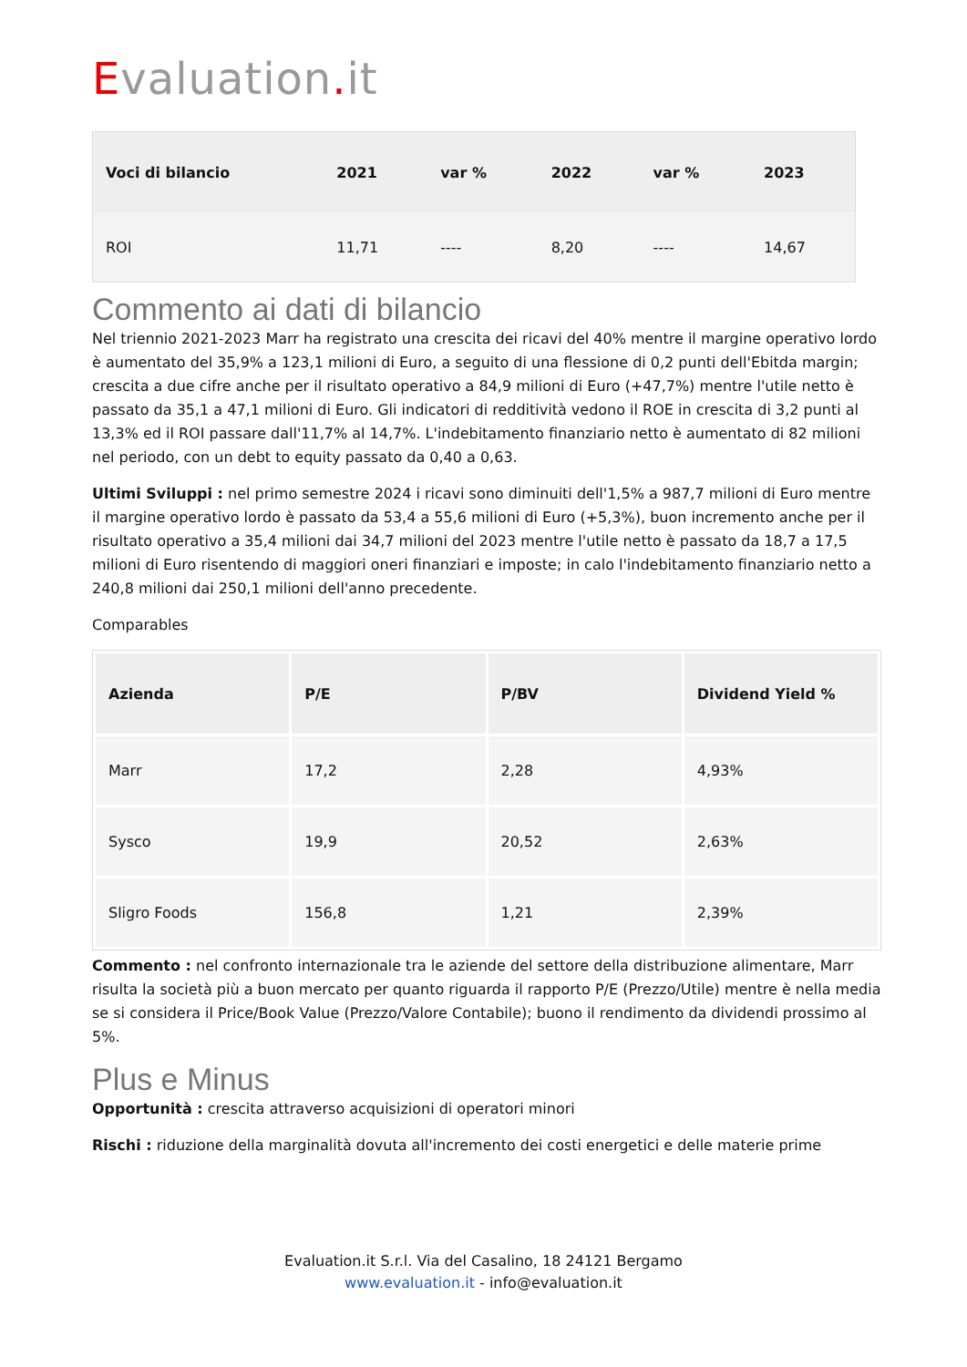Evaluation. it
| Voci di bilancio | 2021 | var % | 2022 | var % | 2023 |
| --- | --- | --- | --- | --- | --- |
| ROI | 11,71 | ---- | 8,20 | ---- | 14,67 |
Commento ai dati di bilancio
Nel triennio 2021-2023 Marr ha registrato una crescita dei ricavi del 40% mentre il margine operativo lordo è aumentato del 35,9% a 123,1 milioni di Euro, a seguito di una flessione di 0,2 punti dell'Ebitda margin; crescita a due cifre anche per il risultato operativo a 84,9 milioni di Euro (+47,7%) mentre l'utile netto è passato da 35,1 a 47,1 milioni di Euro. Gli indicatori di redditività vedono il ROE in crescita di 3,2 punti al 13,3% ed il ROI passare dall'11,7% al 14,7%. L'indebitamento finanziario netto è aumentato di 82 milioni nel periodo, con un debt to equity passato da 0,40 a 0,63.
Ultimi Sviluppi : nel primo semestre 2024 i ricavi sono diminuiti dell'1,5% a 987,7 milioni di Euro mentre il margine operativo lordo è passato da 53,4 a 55,6 milioni di Euro (+5,3%), buon incremento anche per il risultato operativo a 35,4 milioni dai 34,7 milioni del 2023 mentre l'utile netto è passato da 18,7 a 17,5 milioni di Euro risentendo di maggiori oneri finanziari e imposte; in calo l'indebitamento finanziario netto a 240,8 milioni dai 250,1 milioni dell'anno precedente.
Comparables
| Azienda | P/E | P/BV | Dividend Yield % |
| --- | --- | --- | --- |
| Marr | 17,2 | 2,28 | 4,93% |
| Sysco | 19,9 | 20,52 | 2,63% |
| Sligro Foods | 156,8 | 1,21 | 2,39% |
Commento : nel confronto internazionale tra le aziende del settore della distribuzione alimentare, Marr risulta la società più a buon mercato per quanto riguarda il rapporto P/E (Prezzo/Utile) mentre è nella media se si considera il Price/Book Value (Prezzo/Valore Contabile); buono il rendimento da dividendi prossimo al 5%.
Plus e Minus
Opportunità : crescita attraverso acquisizioni di operatori minori
Rischi : riduzione della marginalità dovuta all'incremento dei costi energetici e delle materie prime
Evaluation.it S.r.l. Via del Casalino, 18 24121 Bergamo
www.evaluation.it - info@evaluation.it